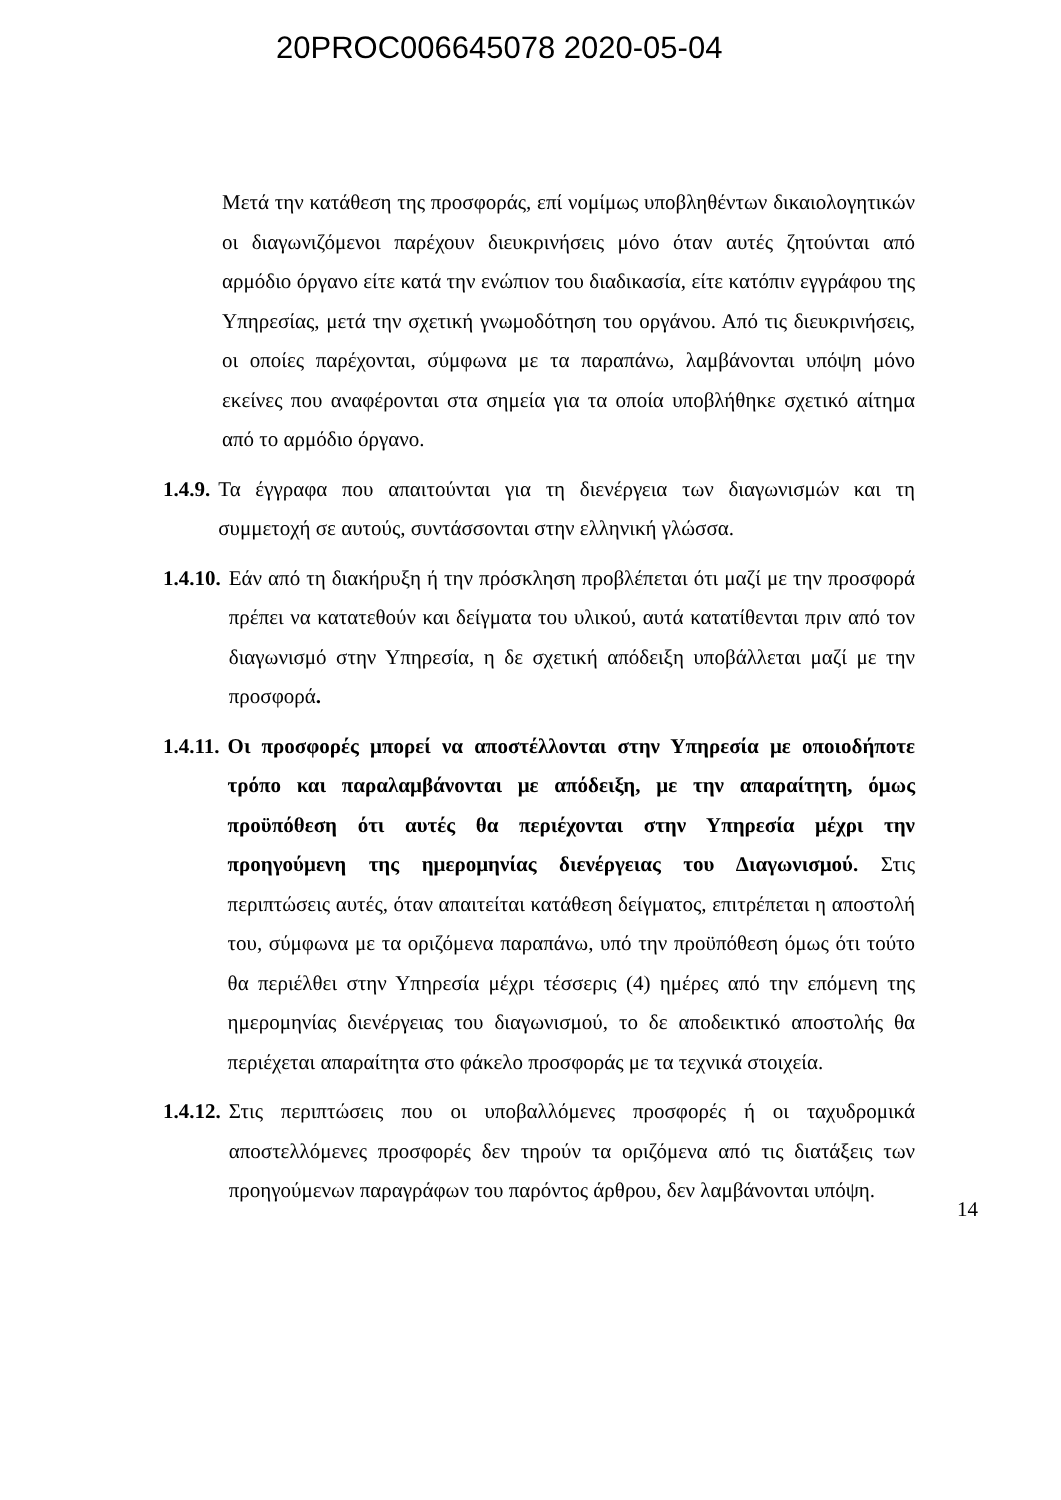20PROC006645078 2020-05-04
Μετά την κατάθεση της προσφοράς, επί νομίμως υποβληθέντων δικαιολογητικών οι διαγωνιζόμενοι παρέχουν διευκρινήσεις μόνο όταν αυτές ζητούνται από αρμόδιο όργανο είτε κατά την ενώπιον του διαδικασία, είτε κατόπιν εγγράφου της Υπηρεσίας, μετά την σχετική γνωμοδότηση του οργάνου. Από τις διευκρινήσεις, οι οποίες παρέχονται, σύμφωνα με τα παραπάνω, λαμβάνονται υπόψη μόνο εκείνες που αναφέρονται στα σημεία για τα οποία υποβλήθηκε σχετικό αίτημα από το αρμόδιο όργανο.
1.4.9. Τα έγγραφα που απαιτούνται για τη διενέργεια των διαγωνισμών και τη συμμετοχή σε αυτούς, συντάσσονται στην ελληνική γλώσσα.
1.4.10. Εάν από τη διακήρυξη ή την πρόσκληση προβλέπεται ότι μαζί με την προσφορά πρέπει να κατατεθούν και δείγματα του υλικού, αυτά κατατίθενται πριν από τον διαγωνισμό στην Υπηρεσία, η δε σχετική απόδειξη υποβάλλεται μαζί με την προσφορά.
1.4.11. Οι προσφορές μπορεί να αποστέλλονται στην Υπηρεσία με οποιοδήποτε τρόπο και παραλαμβάνονται με απόδειξη, με την απαραίτητη, όμως προϋπόθεση ότι αυτές θα περιέχονται στην Υπηρεσία μέχρι την προηγούμενη της ημερομηνίας διενέργειας του Διαγωνισμού. Στις περιπτώσεις αυτές, όταν απαιτείται κατάθεση δείγματος, επιτρέπεται η αποστολή του, σύμφωνα με τα οριζόμενα παραπάνω, υπό την προϋπόθεση όμως ότι τούτο θα περιέλθει στην Υπηρεσία μέχρι τέσσερις (4) ημέρες από την επόμενη της ημερομηνίας διενέργειας του διαγωνισμού, το δε αποδεικτικό αποστολής θα περιέχεται απαραίτητα στο φάκελο προσφοράς με τα τεχνικά στοιχεία.
1.4.12. Στις περιπτώσεις που οι υποβαλλόμενες προσφορές ή οι ταχυδρομικά αποστελλόμενες προσφορές δεν τηρούν τα οριζόμενα από τις διατάξεις των προηγούμενων παραγράφων του παρόντος άρθρου, δεν λαμβάνονται υπόψη.
14